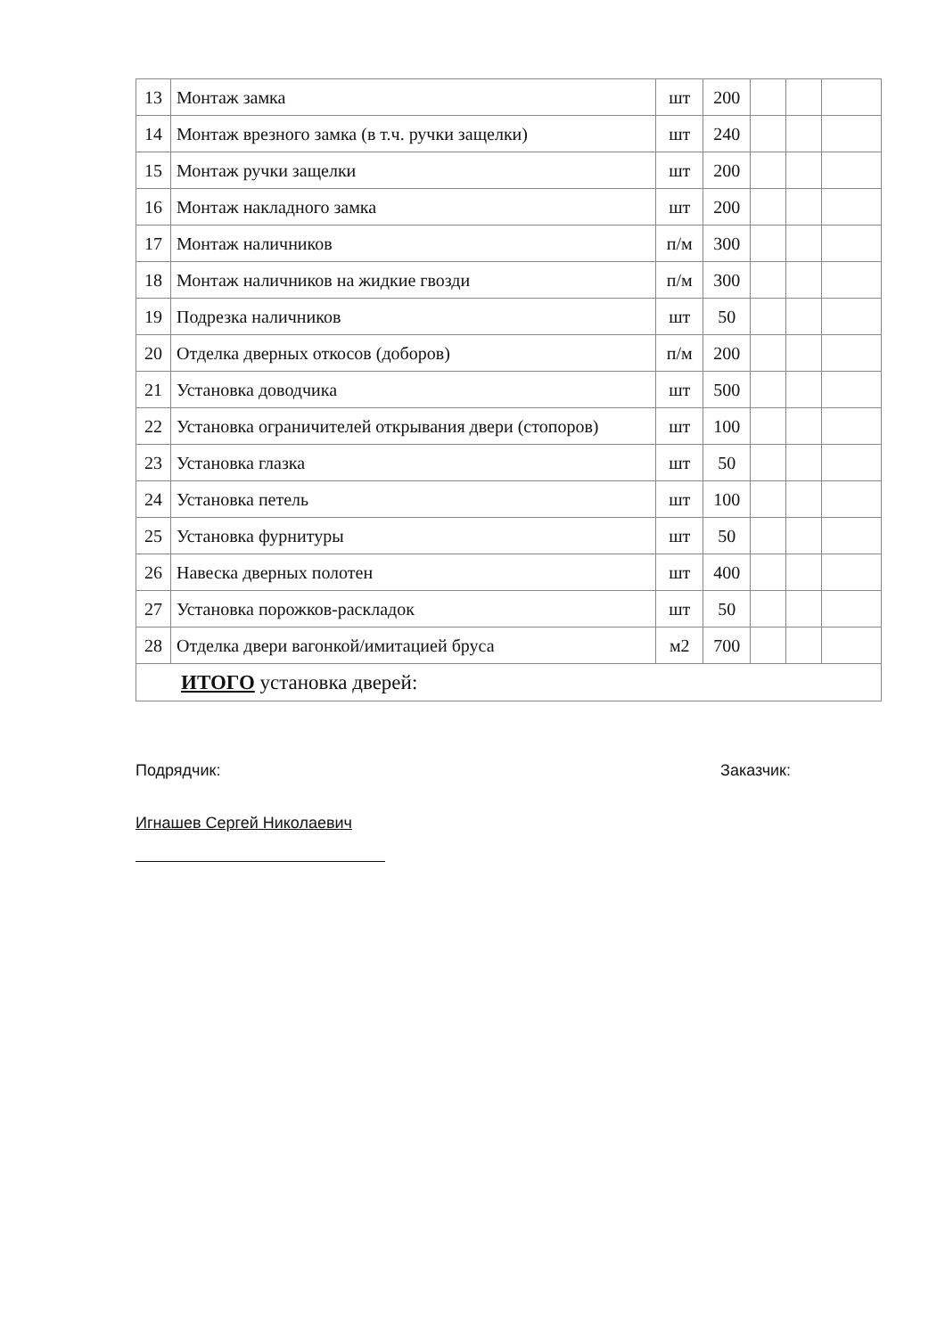| 13 | Монтаж замка | шт | 200 | | | |
| 14 | Монтаж врезного замка (в т.ч. ручки защелки) | шт | 240 | | | |
| 15 | Монтаж ручки защелки | шт | 200 | | | |
| 16 | Монтаж накладного замка | шт | 200 | | | |
| 17 | Монтаж наличников | п/м | 300 | | | |
| 18 | Монтаж наличников на жидкие гвозди | п/м | 300 | | | |
| 19 | Подрезка наличников | шт | 50 | | | |
| 20 | Отделка дверных откосов (доборов) | п/м | 200 | | | |
| 21 | Установка доводчика | шт | 500 | | | |
| 22 | Установка ограничителей открывания двери (стопоров) | шт | 100 | | | |
| 23 | Установка глазка | шт | 50 | | | |
| 24 | Установка петель | шт | 100 | | | |
| 25 | Установка фурнитуры | шт | 50 | | | |
| 26 | Навеска дверных полотен | шт | 400 | | | |
| 27 | Установка порожков-раскладок | шт | 50 | | | |
| 28 | Отделка двери вагонкой/имитацией бруса | м2 | 700 | | | |
| ИТОГО установка дверей: | | | | | | |
Подрядчик: Заказчик:
Игнашев Сергей Николаевич